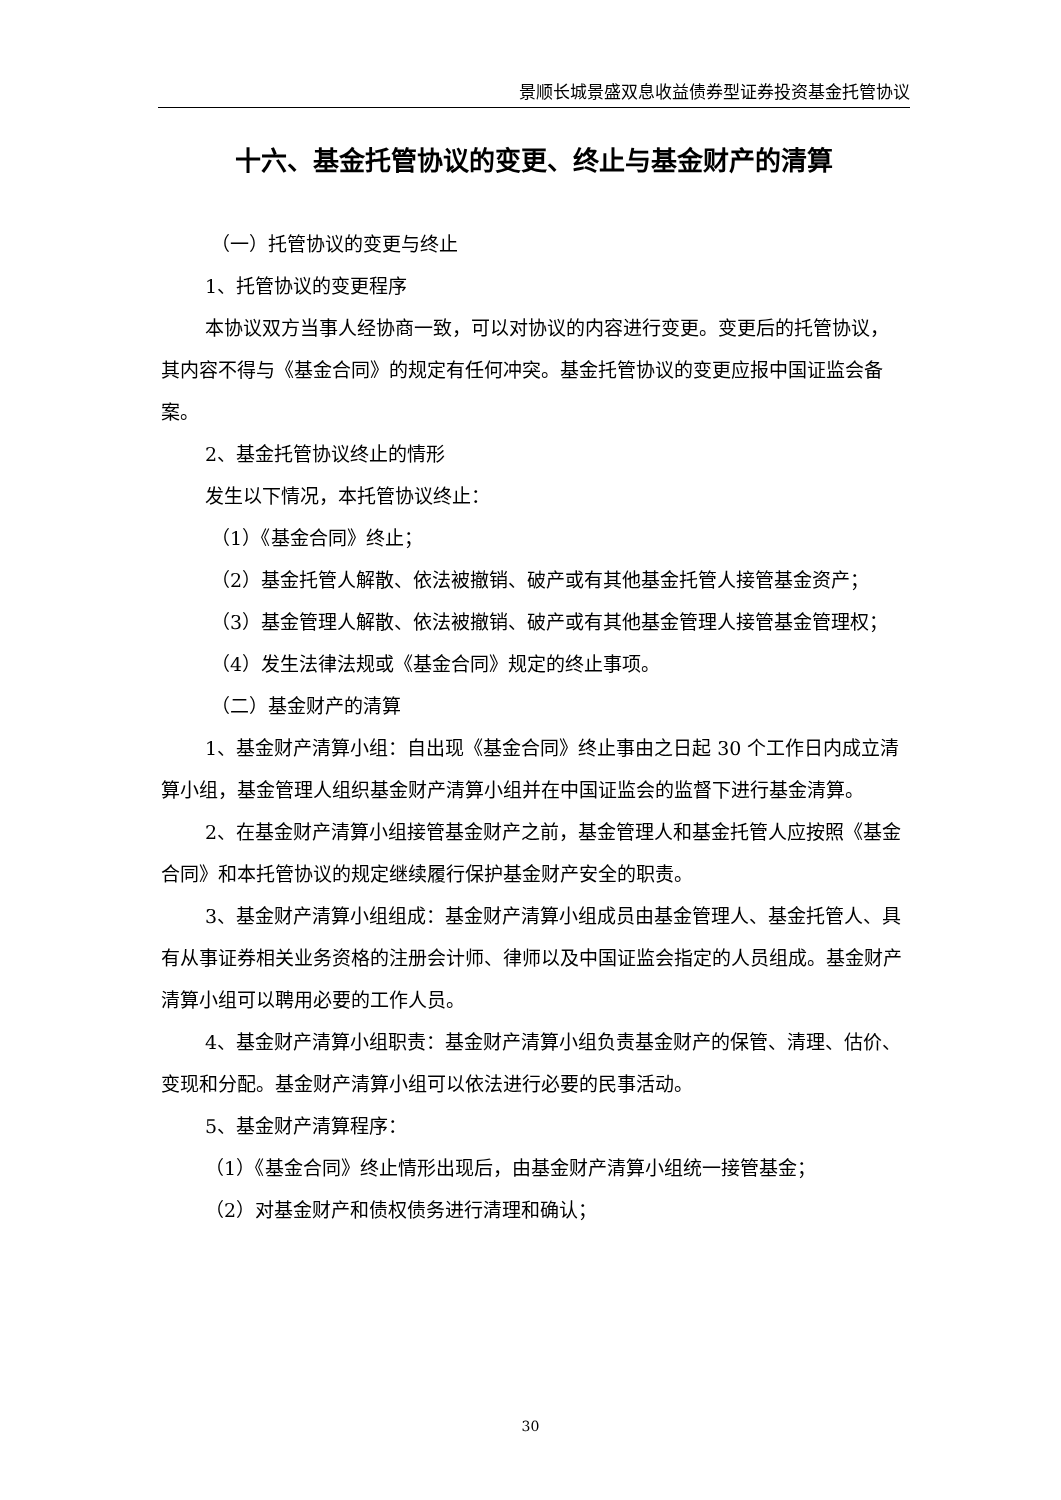景顺长城景盛双息收益债券型证券投资基金托管协议
十六、基金托管协议的变更、终止与基金财产的清算
（一）托管协议的变更与终止
1、托管协议的变更程序
本协议双方当事人经协商一致，可以对协议的内容进行变更。变更后的托管协议，其内容不得与《基金合同》的规定有任何冲突。基金托管协议的变更应报中国证监会备案。
2、基金托管协议终止的情形
发生以下情况，本托管协议终止：
（1）《基金合同》终止；
（2）基金托管人解散、依法被撤销、破产或有其他基金托管人接管基金资产；
（3）基金管理人解散、依法被撤销、破产或有其他基金管理人接管基金管理权；
（4）发生法律法规或《基金合同》规定的终止事项。
（二）基金财产的清算
1、基金财产清算小组：自出现《基金合同》终止事由之日起 30 个工作日内成立清算小组，基金管理人组织基金财产清算小组并在中国证监会的监督下进行基金清算。
2、在基金财产清算小组接管基金财产之前，基金管理人和基金托管人应按照《基金合同》和本托管协议的规定继续履行保护基金财产安全的职责。
3、基金财产清算小组组成：基金财产清算小组成员由基金管理人、基金托管人、具有从事证券相关业务资格的注册会计师、律师以及中国证监会指定的人员组成。基金财产清算小组可以聘用必要的工作人员。
4、基金财产清算小组职责：基金财产清算小组负责基金财产的保管、清理、估价、变现和分配。基金财产清算小组可以依法进行必要的民事活动。
5、基金财产清算程序：
（1）《基金合同》终止情形出现后，由基金财产清算小组统一接管基金；
（2）对基金财产和债权债务进行清理和确认；
30